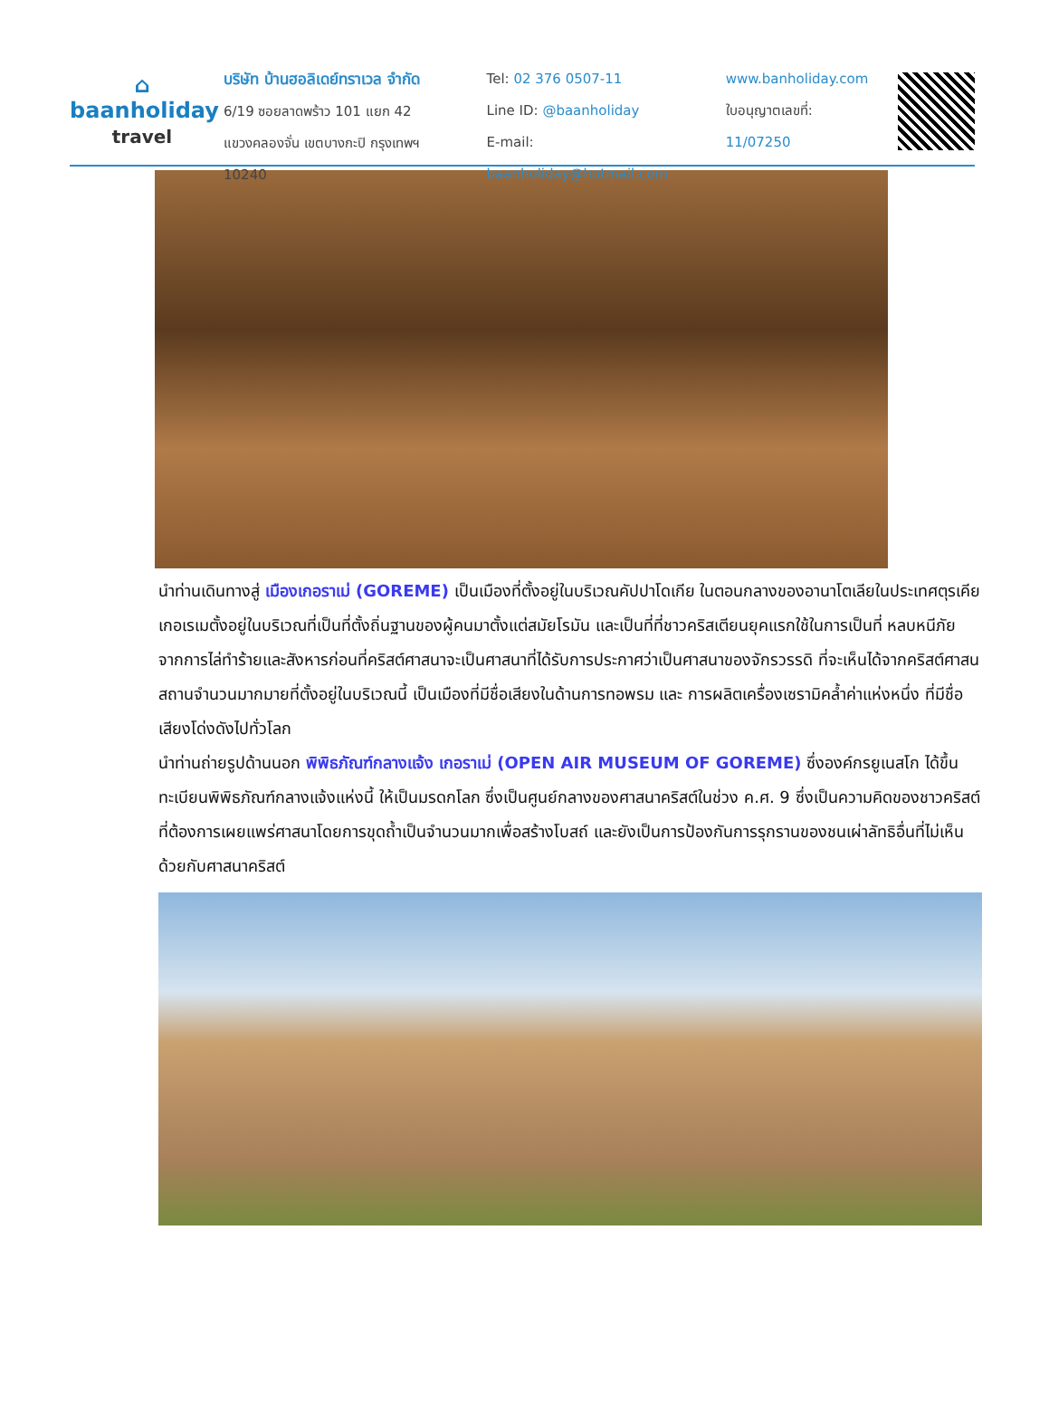⌂
baanholiday
travel
บริษัท บ้านฮอลิเดย์ทราเวล จำกัด
6/19 ซอยลาดพร้าว 101 แยก 42
แขวงคลองจั่น เขตบางกะปิ กรุงเทพฯ 10240
Tel: 02 376 0507-11
Line ID: @baanholiday
E-mail: baanholiday@hotmail.com
www.banholiday.com
ใบอนุญาตเลขที่: 11/07250
นำท่านเดินทางสู่ เมืองเกอราเม่ (GOREME) เป็นเมืองที่ตั้งอยู่ในบริเวณคัปปาโดเกีย ในตอนกลางของอานาโตเลียในประเทศตุรเคีย เกอเรเมตั้งอยู่ในบริเวณที่เป็นที่ตั้งถิ่นฐานของผู้คนมาตั้งแต่สมัยโรมัน และเป็นที่ที่ชาวคริสเตียนยุคแรกใช้ในการเป็นที่ หลบหนีภัยจากการไล่ทำร้ายและสังหารก่อนที่คริสต์ศาสนาจะเป็นศาสนาที่ได้รับการประกาศว่าเป็นศาสนาของจักรวรรดิ ที่จะเห็นได้จากคริสต์ศาสนสถานจำนวนมากมายที่ตั้งอยู่ในบริเวณนี้ เป็นเมืองที่มีชื่อเสียงในด้านการทอพรม และ การผลิตเครื่องเซรามิคล้ำค่าแห่งหนึ่ง ที่มีชื่อเสียงโด่งดังไปทั่วโลก
นำท่านถ่ายรูปด้านนอก พิพิธภัณฑ์กลางแจ้ง เกอราเม่ (OPEN AIR MUSEUM OF GOREME) ซึ่งองค์กรยูเนสโก ได้ขึ้นทะเบียนพิพิธภัณฑ์กลางแจ้งแห่งนี้ ให้เป็นมรดกโลก ซึ่งเป็นศูนย์กลางของศาสนาคริสต์ในช่วง ค.ศ. 9 ซึ่งเป็นความคิดของชาวคริสต์ที่ต้องการเผยแพร่ศาสนาโดยการขุดถ้ำเป็นจำนวนมากเพื่อสร้างโบสถ์ และยังเป็นการป้องกันการรุกรานของชนเผ่าลัทธิอื่นที่ไม่เห็นด้วยกับศาสนาคริสต์